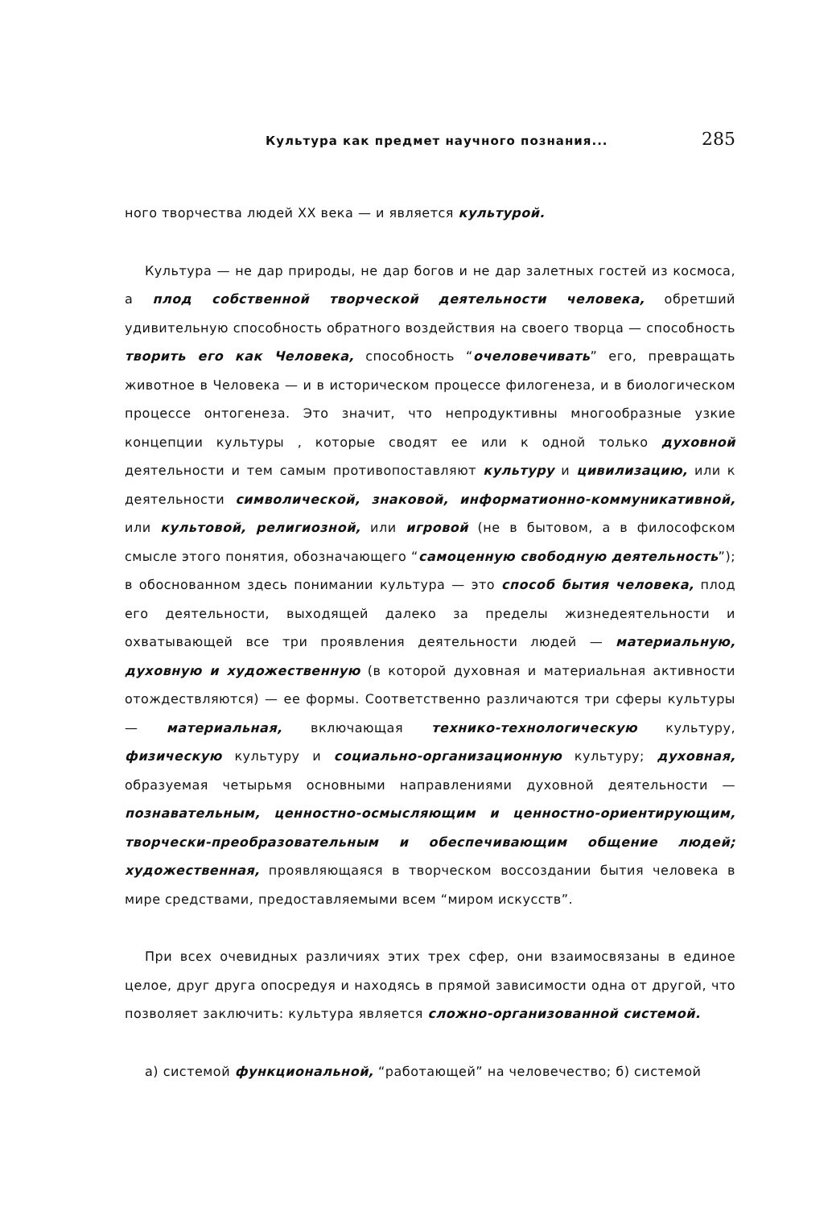Культура как предмет научного познания... 285
ного творчества людей XX века — и является культурой.
Культура — не дар природы, не дар богов и не дар залетных гостей из космоса, а плод собственной творческой деятельности человека, обретший удивительную способность обратного воздействия на своего творца — способность творить его как Человека, способность “очеловечивать” его, превращать животное в Человека — и в историческом процессе филогенеза, и в биологическом процессе онтогенеза. Это значит, что непродуктивны многообразные узкие концепции культуры , которые сводят ее или к одной только духовной деятельности и тем самым противопоставляют культуру и цивилизацию, или к деятельности символической, знаковой, информатионно-коммуникативной, или культовой, религиозной, или игровой (не в бытовом, а в философском смысле этого понятия, обозначающего “самоценную свободную деятельность”); в обоснованном здесь понимании культура — это способ бытия человека, плод его деятельности, выходящей далеко за пределы жизнедеятельности и охватывающей все три проявления деятельности людей — материальную, духовную и художественную (в которой духовная и материальная активности отождествляются) — ее формы. Соответственно различаются три сферы культуры — материальная, включающая технико-технологическую культуру, физическую культуру и социально-организационную культуру; духовная, образуемая четырьмя основными направлениями духовной деятельности — познавательным, ценностно-осмысляющим и ценностно-ориентирующим, творчески-преобразовательным и обеспечивающим общение людей; художественная, проявляющаяся в творческом воссоздании бытия человека в мире средствами, предоставляемыми всем “миром искусств”.
При всех очевидных различиях этих трех сфер, они взаимосвязаны в единое целое, друг друга опосредуя и находясь в прямой зависимости одна от другой, что позволяет заключить: культура является сложно-организованной системой.
а) системой функциональной, “работающей” на человечество; б) системой